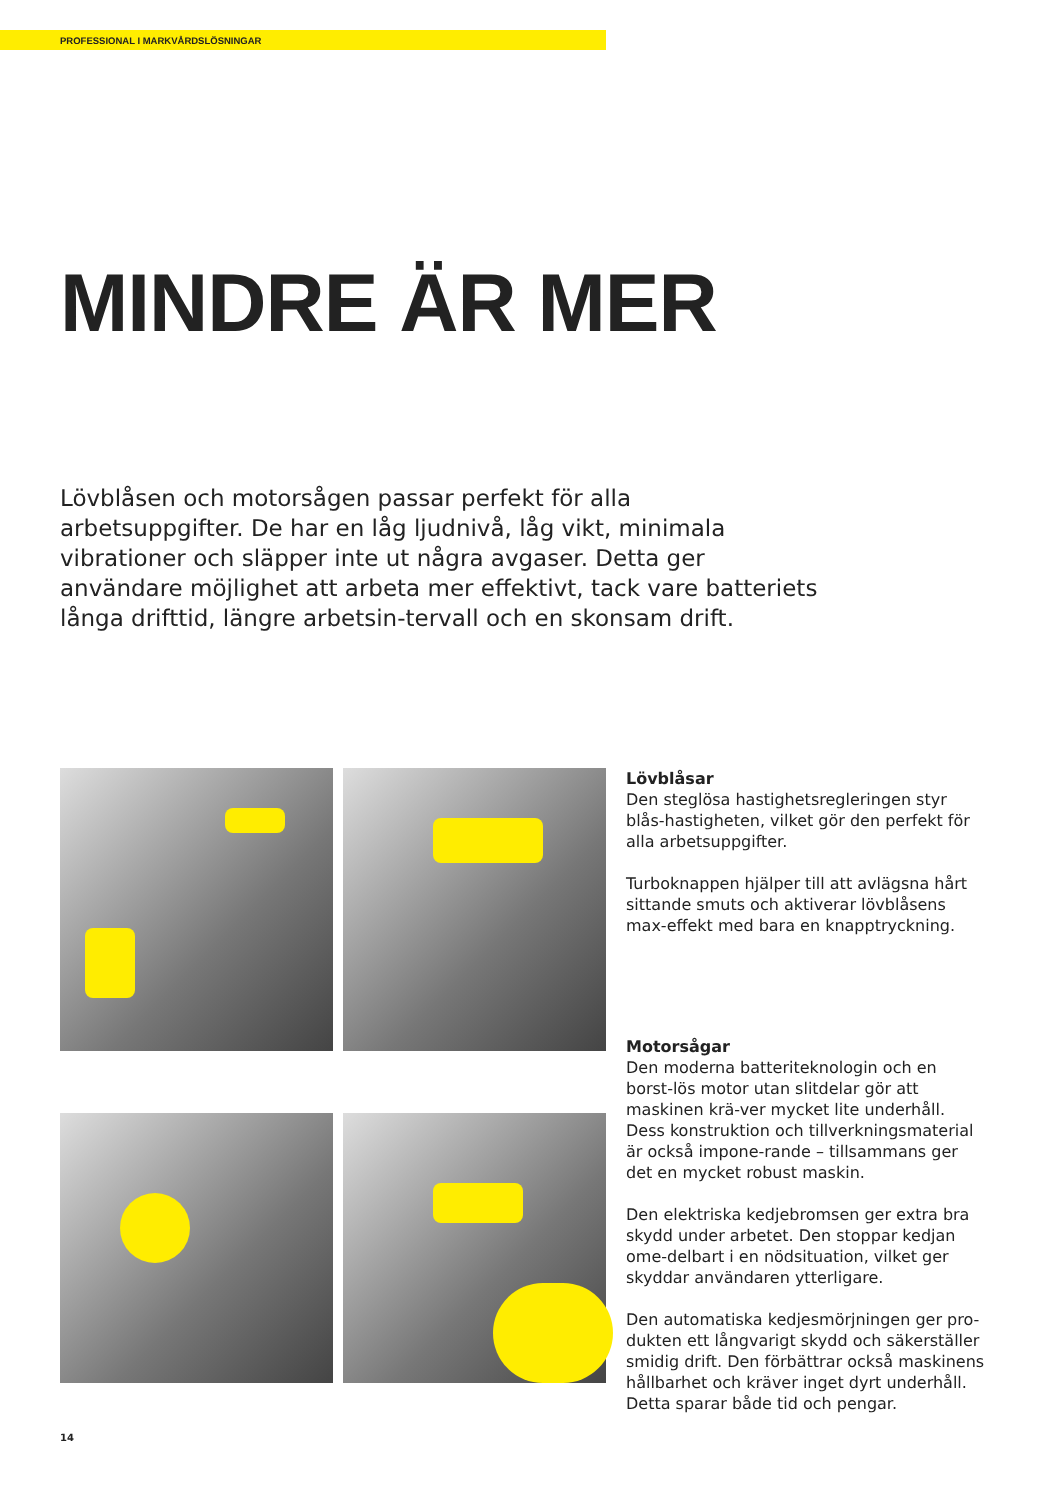PROFESSIONAL I MARKVÅRDSLÖSNINGAR
MINDRE ÄR MER
Lövblåsen och motorsågen passar perfekt för alla arbetsuppgifter. De har en låg ljudnivå, låg vikt, minimala vibrationer och släpper inte ut några avgaser. Detta ger användare möjlighet att arbeta mer effektivt, tack vare batteriets långa drifttid, längre arbetsin-tervall och en skonsam drift.
Lövblåsar
Den steglösa hastighetsregleringen styr blås-hastigheten, vilket gör den perfekt för alla arbetsuppgifter.
Turboknappen hjälper till att avlägsna hårt sittande smuts och aktiverar lövblåsens max-effekt med bara en knapptryckning.
Motorsågar
Den moderna batteriteknologin och en borst-lös motor utan slitdelar gör att maskinen krä-ver mycket lite underhåll. Dess konstruktion och tillverkningsmaterial är också impone-rande – tillsammans ger det en mycket robust maskin.
Den elektriska kedjebromsen ger extra bra skydd under arbetet. Den stoppar kedjan ome-delbart i en nödsituation, vilket ger skyddar användaren ytterligare.
Den automatiska kedjesmörjningen ger pro-dukten ett långvarigt skydd och säkerställer smidig drift. Den förbättrar också maskinens hållbarhet och kräver inget dyrt underhåll. Detta sparar både tid och pengar.
14